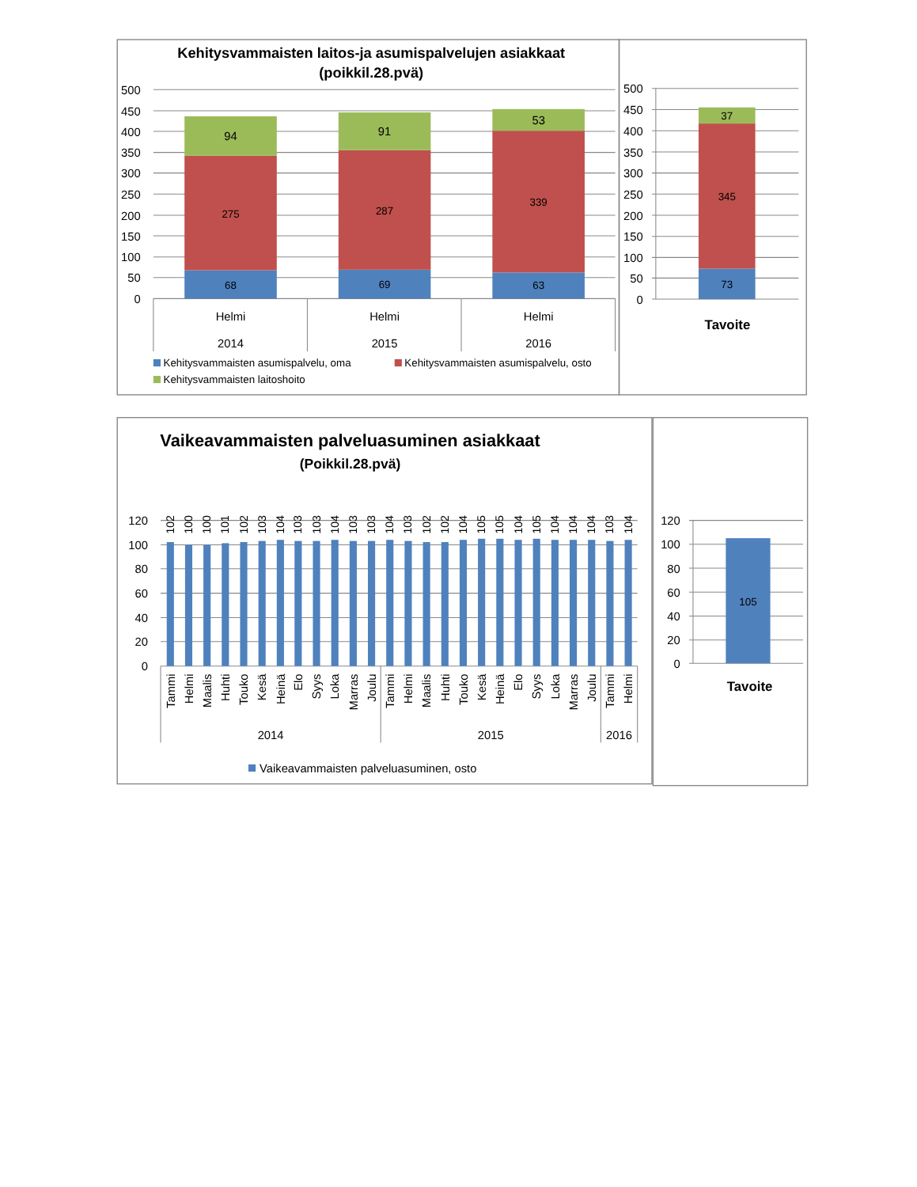Kehitysvammaisten laitos-ja asumispalvelujen asiakkaat
(poikkil.28.pvä)
500
450
400
350
300
250
200
150
100
50
0
94
275
68
91
287
69
53
339
63
Helmi
2014
Helmi
2015
Helmi
2016
Kehitysvammaisten asumispalvelu, oma
Kehitysvammaisten asumispalvelu, osto
Kehitysvammaisten laitoshoito
500
450
400
350
300
250
200
150
100
50
0
37
345
73
Tavoite
Vaikeavammaisten palveluasuminen asiakkaat
(Poikkil.28.pvä)
120
100
80
60
40
20
0
102
100
100
101
102
103
104
103
103
104
103
103
104
103
102
102
104
105
105
104
105
104
104
104
103
104
Tammi
Helmi
Maalis
Huhti
Touko
Kesä
Heinä
Elo
Syys
Loka
Marras
Joulu
Tammi
Helmi
Maalis
Huhti
Touko
Kesä
Heinä
Elo
Syys
Loka
Marras
Joulu
Tammi
Helmi
2014
2015
2016
Vaikeavammaisten palveluasuminen, osto
120
100
80
60
40
20
0
105
Tavoite